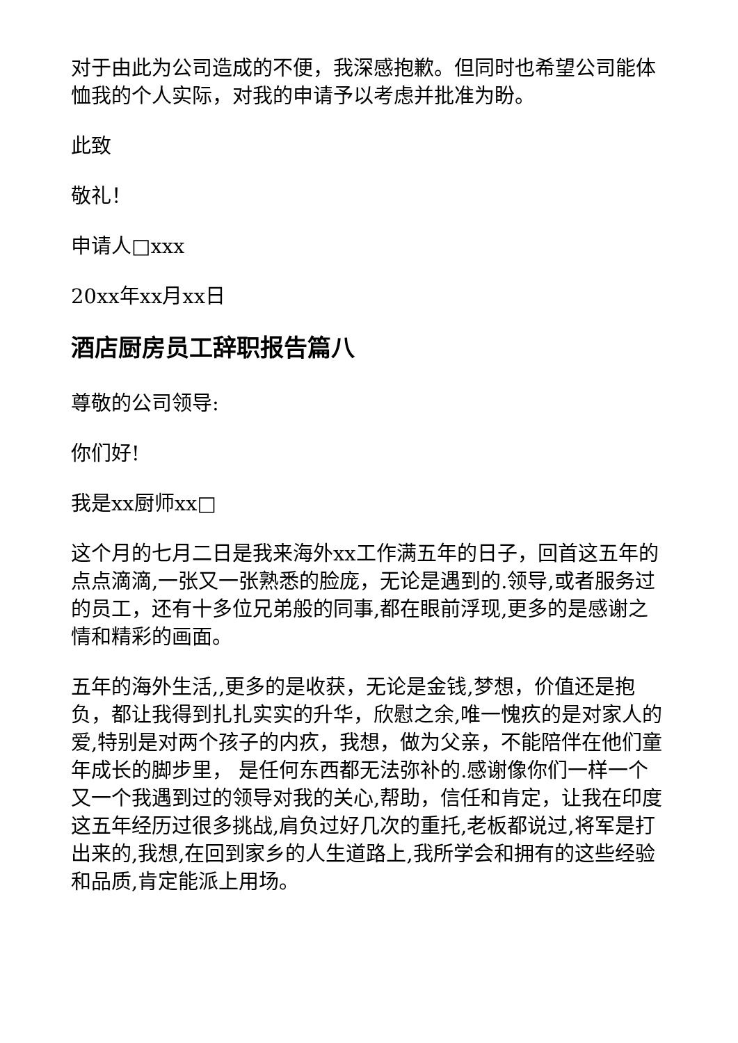对于由此为公司造成的不便，我深感抱歉。但同时也希望公司能体恤我的个人实际，对我的申请予以考虑并批准为盼。
此致
敬礼！
申请人□xxx
20xx年xx月xx日
酒店厨房员工辞职报告篇八
尊敬的公司领导:
你们好!
我是xx厨师xx□
这个月的七月二日是我来海外xx工作满五年的日子，回首这五年的点点滴滴,一张又一张熟悉的脸庞，无论是遇到的.领导,或者服务过的员工，还有十多位兄弟般的同事,都在眼前浮现,更多的是感谢之情和精彩的画面。
五年的海外生活,,更多的是收获，无论是金钱,梦想，价值还是抱负，都让我得到扎扎实实的升华，欣慰之余,唯一愧疚的是对家人的爱,特别是对两个孩子的内疚，我想，做为父亲，不能陪伴在他们童年成长的脚步里， 是任何东西都无法弥补的.感谢像你们一样一个又一个我遇到过的领导对我的关心,帮助，信任和肯定，让我在印度这五年经历过很多挑战,肩负过好几次的重托,老板都说过,将军是打出来的,我想,在回到家乡的人生道路上,我所学会和拥有的这些经验和品质,肯定能派上用场。